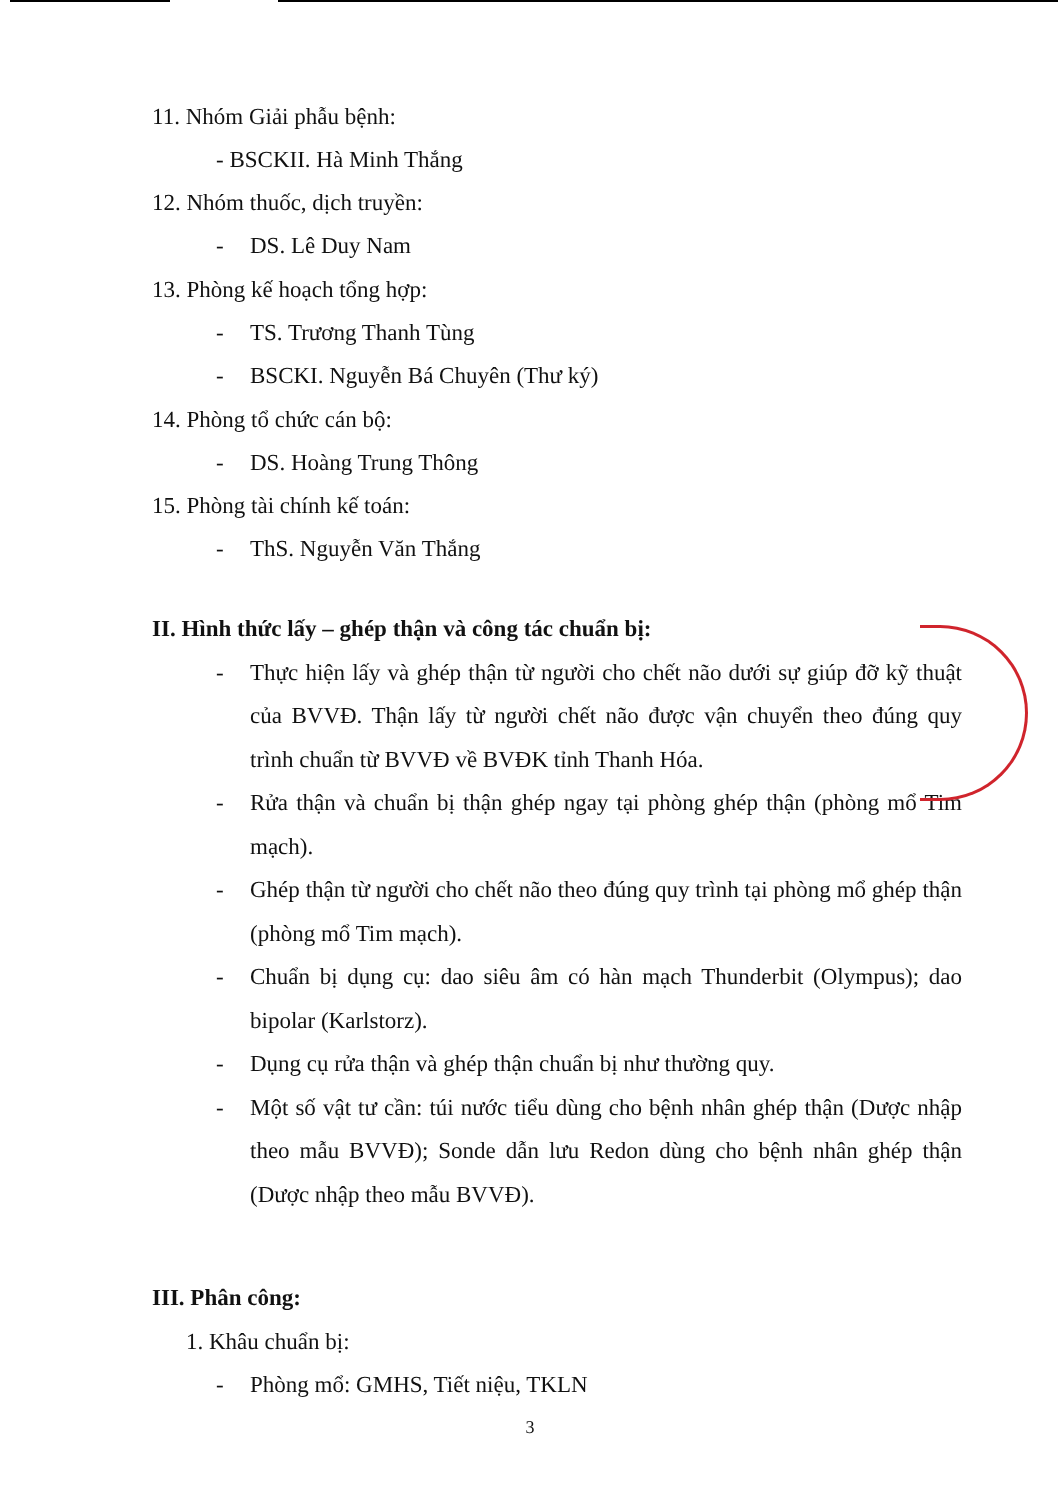11. Nhóm Giải phẫu bệnh:
- BSCKII. Hà Minh Thắng
12. Nhóm thuốc, dịch truyền:
- DS. Lê Duy Nam
13. Phòng kế hoạch tổng hợp:
- TS. Trương Thanh Tùng
- BSCKI. Nguyễn Bá Chuyên (Thư ký)
14. Phòng tổ chức cán bộ:
- DS. Hoàng Trung Thông
15. Phòng tài chính kế toán:
- ThS. Nguyễn Văn Thắng
II. Hình thức lấy – ghép thận và công tác chuẩn bị:
- Thực hiện lấy và ghép thận từ người cho chết não dưới sự giúp đỡ kỹ thuật của BVVĐ. Thận lấy từ người chết não được vận chuyển theo đúng quy trình chuẩn từ BVVĐ về BVĐK tỉnh Thanh Hóa.
- Rửa thận và chuẩn bị thận ghép ngay tại phòng ghép thận (phòng mổ Tim mạch).
- Ghép thận từ người cho chết não theo đúng quy trình tại phòng mổ ghép thận (phòng mổ Tim mạch).
- Chuẩn bị dụng cụ: dao siêu âm có hàn mạch Thunderbit (Olympus); dao bipolar (Karlstorz).
- Dụng cụ rửa thận và ghép thận chuẩn bị như thường quy.
- Một số vật tư cần: túi nước tiểu dùng cho bệnh nhân ghép thận (Dược nhập theo mẫu BVVĐ); Sonde dẫn lưu Redon dùng cho bệnh nhân ghép thận (Dược nhập theo mẫu BVVĐ).
III. Phân công:
1. Khâu chuẩn bị:
- Phòng mổ: GMHS, Tiết niệu, TKLN
3